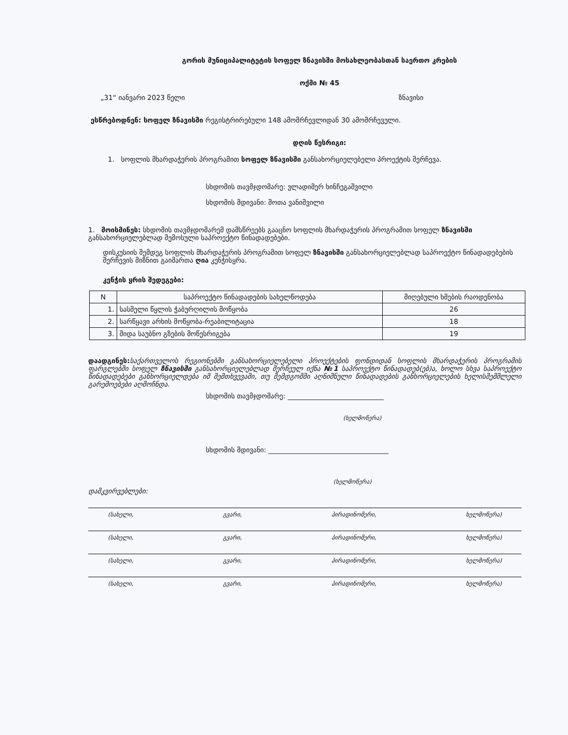გორის მუნიციპალიტეტის სოფელ ზნავისში მოსახლეობასთან საერთო კრების
ოქმი № 45
„31“ იანვარი 2023 წელი ზნავისი
ესწრებოდნენ: სოფელ ზნავისში რეგისტრირებული 148 ამომრჩევლიდან 30 ამომრჩეველი.
დღის წესრიგი:
1. სოფლის მხარდაჭერის პროგრამით სოფელ ზნავისში განსახორციელებელი პროექტის შერჩევა.
სხდომის თავმჯდომარე: ვლადიმერ ხინჩეგაშვილი
სხდომის მდივანი: შოთა ვანიშვილი
1. მოისმინეს: სხდომის თავმჯდომარემ დამსწრეებს გააცნო სოფლის მხარდაჭერის პროგრამით სოფელ ზნავისში განსახორციელებლად შემოსული საპროექტო წინადადებები.
დისკუსიის შემდეგ სოფლის მხარდაჭერის პროგრამით სოფელ ზნავისში განსახორციელებლად საპროექტო წინადადებების შერჩევის მიზნით გაიმართა ღია კენჭისყრა.
კენჭის ყრის შედეგები:
| N | საპროექტო წინადადების სახელწოდება | მიღებული ხმების რაოდენობა |
| --- | --- | --- |
| 1. | სასმელი წყლის ჭაბურღილის მოწყობა | 26 |
| 2. | სარწყავი არხის მოწყობა-რეაბილიტაცია | 18 |
| 3. | შიდა საუბნო გზების მოწესრიგება | 19 |
დაადგინეს: საქართველოს რეგიონებში განსახორციელებელი პროექტების ფონდიდან სოფლის მხარდაჭერის პროგრამის ფარგლებში სოფელ ზნავისში განსახორციელებლად შერჩეულ იქნა №1 საპროექტო წინადადებ(ებ)ა, ხოლო სხვა საპროექტო წინადადებები განხორციელდება იმ შემთხვევაში, თუ შემდგომში აღნიშნული წინადადების განხორციელების ხელისშემშლელი გარემოებები აღმოჩნდა.
სხდომის თავმჯდომარე: ____________________________
(ხელმოწერა)
სხდომის მდივანი: ___________________________________
(ხელმოწერა)
დამკვირვებლები:
(სახელი, გვარი, პირადინომერი, ხელმოწერა)
(სახელი, გვარი, პირადინომერი, ხელმოწერა)
(სახელი, გვარი, პირადინომერი, ხელმოწერა)
(სახელი, გვარი, პირადინომერი, ხელმოწერა)